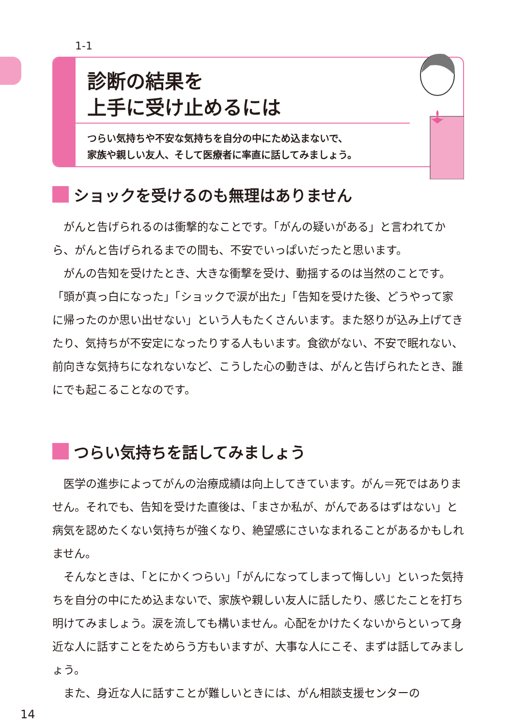1-1
診断の結果を
上手に受け止めるには
つらい気持ちや不安な気持ちを自分の中にため込まないで、
家族や親しい友人、そして医療者に率直に話してみましょう。
ショックを受けるのも無理はありません
がんと告げられるのは衝撃的なことです。「がんの疑いがある」と言われてから、がんと告げられるまでの間も、不安でいっぱいだったと思います。
がんの告知を受けたとき、大きな衝撃を受け、動揺するのは当然のことです。「頭が真っ白になった」「ショックで涙が出た」「告知を受けた後、どうやって家に帰ったのか思い出せない」という人もたくさんいます。また怒りが込み上げてきたり、気持ちが不安定になったりする人もいます。食欲がない、不安で眠れない、前向きな気持ちになれないなど、こうした心の動きは、がんと告げられたとき、誰にでも起こることなのです。
つらい気持ちを話してみましょう
医学の進歩によってがんの治療成績は向上してきています。がん＝死ではありません。それでも、告知を受けた直後は、「まさか私が、がんであるはずはない」と病気を認めたくない気持ちが強くなり、絶望感にさいなまれることがあるかもしれません。
そんなときは、「とにかくつらい」「がんになってしまって悔しい」といった気持ちを自分の中にため込まないで、家族や親しい友人に話したり、感じたことを打ち明けてみましょう。涙を流しても構いません。心配をかけたくないからといって身近な人に話すことをためらう方もいますが、大事な人にこそ、まずは話してみましょう。
また、身近な人に話すことが難しいときには、がん相談支援センターの
14